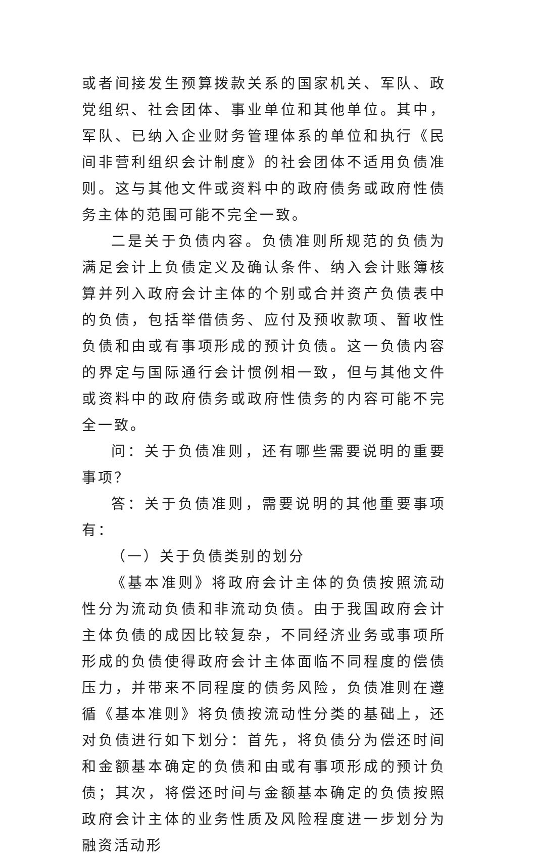或者间接发生预算拨款关系的国家机关、军队、政党组织、社会团体、事业单位和其他单位。其中，军队、已纳入企业财务管理体系的单位和执行《民间非营利组织会计制度》的社会团体不适用负债准则。这与其他文件或资料中的政府债务或政府性债务主体的范围可能不完全一致。
二是关于负债内容。负债准则所规范的负债为满足会计上负债定义及确认条件、纳入会计账簿核算并列入政府会计主体的个别或合并资产负债表中的负债，包括举借债务、应付及预收款项、暂收性负债和由或有事项形成的预计负债。这一负债内容的界定与国际通行会计惯例相一致，但与其他文件或资料中的政府债务或政府性债务的内容可能不完全一致。
问：关于负债准则，还有哪些需要说明的重要事项？
答：关于负债准则，需要说明的其他重要事项有：
（一）关于负债类别的划分
《基本准则》将政府会计主体的负债按照流动性分为流动负债和非流动负债。由于我国政府会计主体负债的成因比较复杂，不同经济业务或事项所形成的负债使得政府会计主体面临不同程度的偿债压力，并带来不同程度的债务风险，负债准则在遵循《基本准则》将负债按流动性分类的基础上，还对负债进行如下划分：首先，将负债分为偿还时间和金额基本确定的负债和由或有事项形成的预计负债；其次，将偿还时间与金额基本确定的负债按照政府会计主体的业务性质及风险程度进一步划分为融资活动形